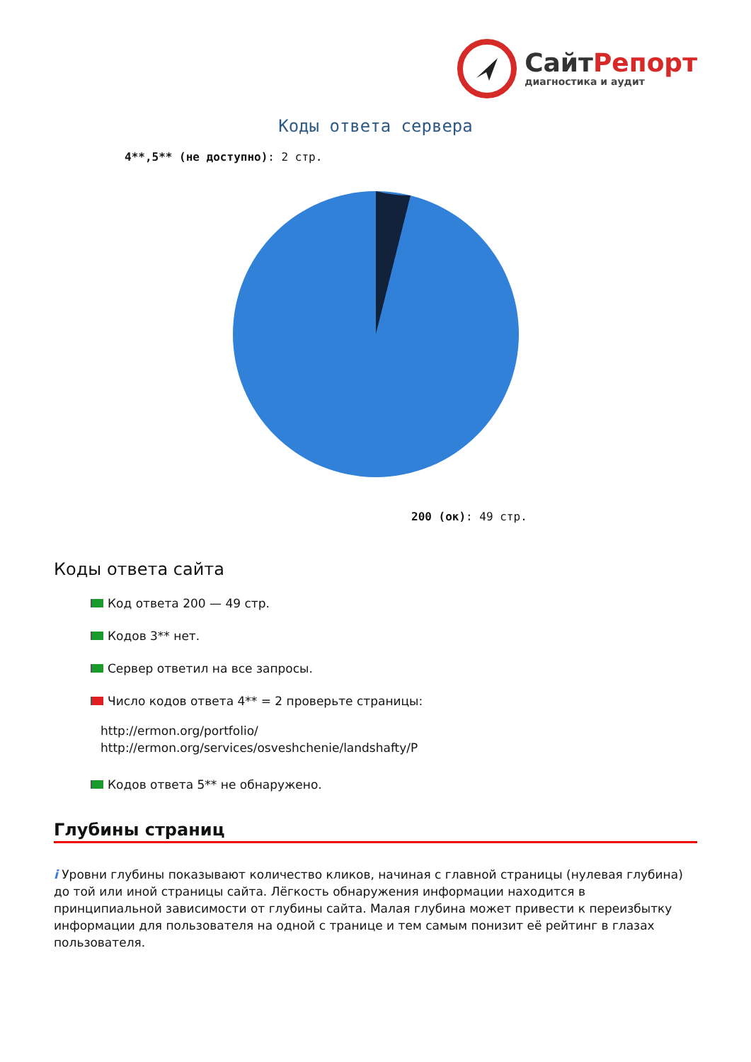СайтРепорт
диагностика и аудит
Коды ответа сервера
4**,5** (не доступно): 2 стр.
200 (ок): 49 стр.
Коды ответа сайта
Код ответа 200 — 49 стр.
Кодов 3** нет.
Сервер ответил на все запросы.
Число кодов ответа 4** = 2 проверьте страницы:
http://ermon.org/portfolio/
http://ermon.org/services/osveshchenie/landshafty/P
Кодов ответа 5** не обнаружено.
Глубины страниц
i Уровни глубины показывают количество кликов, начиная с главной страницы (нулевая глубина) до той или иной страницы сайта. Лёгкость обнаружения информации находится в принципиальной зависимости от глубины сайта. Малая глубина может привести к переизбытку информации для пользователя на одной с транице и тем самым понизит её рейтинг в глазах пользователя.